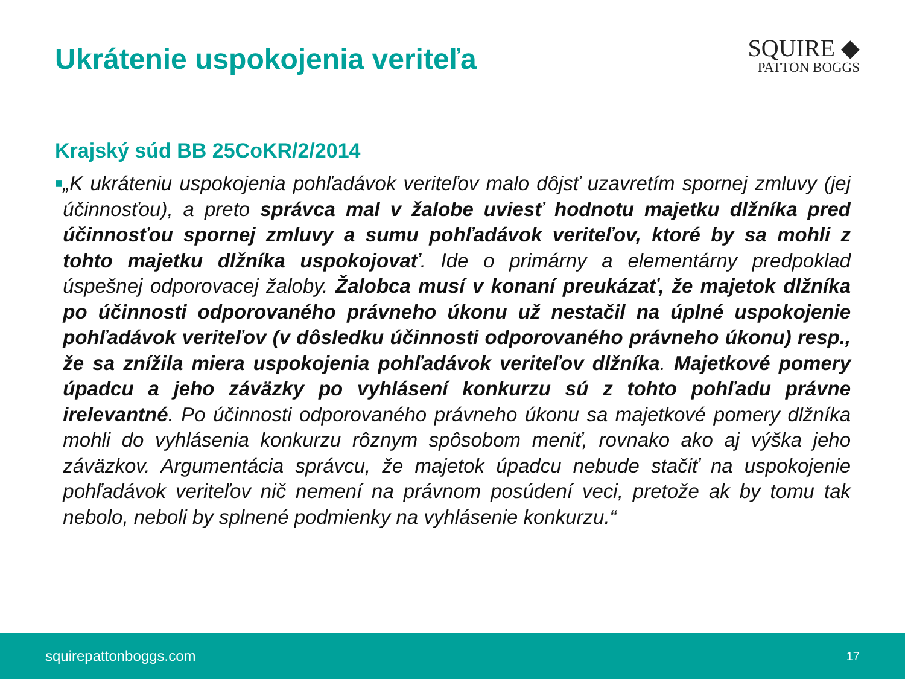Ukrátenie uspokojenia veriteľa
SQUIRE ◆
PATTON BOGGS
Krajský súd BB 25CoKR/2/2014
■
„K ukráteniu uspokojenia pohľadávok veriteľov malo dôjsť uzavretím spornej zmluvy (jej účinnosťou), a preto správca mal v žalobe uviesť hodnotu majetku dlžníka pred účinnosťou spornej zmluvy a sumu pohľadávok veriteľov, ktoré by sa mohli z tohto majetku dlžníka uspokojovať. Ide o primárny a elementárny predpoklad úspešnej odporovacej žaloby. Žalobca musí v konaní preukázať, že majetok dlžníka po účinnosti odporovaného právneho úkonu už nestačil na úplné uspokojenie pohľadávok veriteľov (v dôsledku účinnosti odporovaného právneho úkonu) resp., že sa znížila miera uspokojenia pohľadávok veriteľov dlžníka. Majetkové pomery úpadcu a jeho záväzky po vyhlásení konkurzu sú z tohto pohľadu právne irelevantné. Po účinnosti odporovaného právneho úkonu sa majetkové pomery dlžníka mohli do vyhlásenia konkurzu rôznym spôsobom meniť, rovnako ako aj výška jeho záväzkov. Argumentácia správcu, že majetok úpadcu nebude stačiť na uspokojenie pohľadávok veriteľov nič nemení na právnom posúdení veci, pretože ak by tomu tak nebolo, neboli by splnené podmienky na vyhlásenie konkurzu.“
squirepattonboggs.com 17